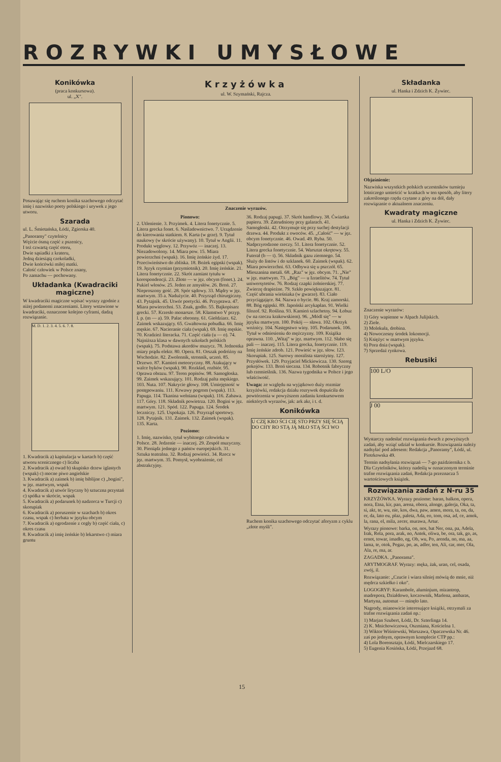ROZRYWKI UMYSŁOWE
Konikówka
(praca konkursowa).
ul. „X".
Posuwając się ruchem konika szachowego odczytać imię i nazwisko poety polskiego i urywek z jego utworu.
Szarada
ul. L. Śmietańska, Łódź, Zgierska 40.
„Panoramy" czytelnicy
Wężcie ósmą część z pszenicy,
I też czwartą część eteru,
Dwie sąsiadki z krateru,
Jedną dziesiątą czekoladki,
Dwie końcówki miłej matki.
Całość człowiek w Polsce znany,
Po zamachu — pochowany.
Układanka (Kwadraciki magiczne)
W kwadraciki magiczne wpisać wyrazy zgodnie z niżej podanemi znaczeniami. Litery wstawione w kwadraciki, oznaczone kolejno cyframi, dadzą rozwiązanie.
M. D. 1. 2. 3. 4. 5. 6. 7. 8.
1. Kwadracik a) kapitulacja w kartach b) część utworu scenicznego c) liczba
2. Kwadracik a) owad b) skupisko drzew iglastych (wspak) c) mocne piwo angielskie
3. Kwadracik a) zaimek b) imię biblijne c) „bogini", w jęz. martwym, wspak
4. Kwadracik a) utwór liryczny b) sztuczna przystań c) spółka w skrócie, wspak
5. Kwadracik a) podarunek b) nadzorca w Turcji c) skorupiak
6. Kwadracik a) poruszenie w szachach b) okres czasu, wspak c) herbata w języku obcym
7. Kwadracik a) ogrodzenie z cegły b) część ciała, c) okres czasu
8. Kwadracik a) imię żeńskie b) lekarstwo c) miara gruntu
Krzyżówka
ul. W. Szymański, Rajcza.
Znaczenie wyrazów.
Pionowo:
2. Utlenienie. 3. Przyimek. 4. Litera fonetycznie. 5. Litera grecka fonet. 6. Naśladownictwo. 7. Urządzenie do kierowania statkiem. 8. Karta (w grze). 9. Tytuł naukowy (w skrócie używany). 10. Tytuł w Anglii. 11. Produkt węglowy. 12. Przywóz — inaczej. 13. Niezadowolony. 14. Miara pow. 15. Miara powierzchni (wspak). 16. Imię żeńskie żyd. 17. Przeciwieństwo do zbliska. 18. Bożek egipski (wspak). 19. Język rzymian (przymiotnik). 20. Imię żeńskie. 21. Litera fonetycznie. 22. Skrót zamiast tytułu w korespondencji. 23. Złoto — w jęz. obcym (fonet.). 24. Pukiel włosów. 25. Jeden ze zmysłów. 26. Broń. 27. Nieproszony gość. 28. Spór sądowy. 33. Mądry w jęz. martwym. 35 a. Nadużycie. 40. Przyrząd chirurgiczny. 43. Pytajnik. 45. Utwór poetycki. 46. Przyprawa. 47. Miara powierzchni. 53. Znak, godło. 55. Bajkopisarz grecki. 57. Krzesło monarsze. 58. Kłamstwo V przyp. l. p. (m — a). 59. Pałac obronny. 61. Giełdziarz. 62. Zaimek wskazujący. 65. Gwałtowna pobudka. 66. Imię męskie. 67. Nacieranie ciała (wspak). 69. Imię męskie. 70. Kradzież literacka. 71. Część ciała (u — o). 74. Najniższa klasa w dawnych szkołach polskich (wspak). 75. Podstawa akordów muzycz. 78. Jednostka miary prądu elektr. 80. Opera. 81. Orszak podróżny na Wschodzie. 82. Zwolennik, stronnik, uczeń. 85. Drzewo. 87. Kamień meteoryczny. 88. Atakujący w walce byków (wspak). 90. Rozkład, rozbiór. 95. Oprawa obrazu. 97. Teren popisów. 98. Samogłoska. 99. Zaimek wskazujący. 101. Rodzaj palta męskiego. 103. Nuta. 107. Nakrycie głowy. 108. Umiejętność w postępowaniu. 111. Krwawy pogrom (wspak). 113. Papuga. 114. Tkanina wełniana (wspak). 116. Zabawa. 117. Góry. 118. Składnik powietrza. 120. Bogini w jęz. martwym. 121. Spód. 122. Papuga. 124. Środek leczniczy. 125. Uspokaja. 126. Przyrząd sportowy. 128. Pytajnik. 131. Zaimek. 132. Zaimek (wspak). 135. Karta.
Poziomo:
1. Imię, nazwisko, tytuł wybitnego człowieka w Polsce. 28. Jedzenie — inaczej. 29. Zespół muzyczny. 30. Pieniądz jednego z państw europejskich. 31. Sztuka teatralna. 32. Rodzaj powieści. 34. Rzecz w jęz. martwym. 35. Pomysł, wyobrażenie, cel abstrakcyjny.
36. Rodzaj papugi. 37. Skrót handlowy. 38. Ćwiartka papieru. 39. Zatrudniony przy galarach. 41. Samogłoski. 42. Otrzymuje się przy suchej destylacji drzewa. 44. Produkt z owoców. 45. „Całość" — w jęz. obcym fonetycznie. 46. Owad. 49. Ryba. 50. Nadprzyrodzone rzeczy. 51. Litera fonetycznie. 52. Litera grecka fonetycznie. 54. Warsztat okrętowy. 55. Futerał (b — t). 56. Składnik gazu ziemnego. 54. Służy do listów i do szklanek. 60. Zaimek (wspak). 62. Miara powierzchni. 63. Odbywa się u pszczół. 65. Mieszanina metali. 68. „Raz" w jęz. obcym. 71. „Nie" w jęz. martwym. 73. „Bóg" — u Izraelitów. 74. Tytuł uniwersytetów. 76. Rodzaj czapki żołnierskiej. 77. Zwierzę drapieżne. 79. Szkło powiększające. 81. Część ubrania wieśniaka (w gwarze). 83. Ciało przyciągające. 84. Nazwa o bycie. 86. Kraj zamorski. 88. Bóg egipski. 89. Japoński arcykapłan. 91. Wielki filozof. 92. Roślina. 93. Kamień szlachetny. 94. Łobuz (w na rzeczu krakowskiem). 96. „Módl się" — w języku martwym. 100. Pokój — sława. 102. Okrzyk woźnicy. 104. Następstwo winy. 105. Podarunek. 106. Tytuł w odniesieniu do mężczyzny. 109. Książka oprawna. 110. „Witaj" w jęz. martwym. 112. Słabo się pali — inaczej. 115. Litera grecka, fonetycznie. 119. Imię żeńskie zdrob. 121. Powieść w jęz. słow. 123. Skorupiak. 125. Surowy moralista starożytny. 127. Przysłówek. 129. Przyjaciel Mickiewicza. 130. Szereg pokojów. 133. Broń sieczna. 134. Robotnik fabryczny lub rzemieślnik. 136. Nazwa tygodnika w Polsce i jego właściwość.
Uwaga: ze względu na wyjątkowo duży rozmiar krzyżówki, redakcja działu rozrywek dopuściła do powtórzenia w powyższem zadaniu konkursowem niektórych wyrazów, jak: ark akr, i t. d.
Konikówka
U CZĘ KRO ŚCI CIĘ STO PRZY SIĘ ŚCIĄ DO CHY RO STĄ JĄ MŁO STĄ ŚCI WO
Ruchem konika szachowego odczytać aforyzm z cyklu „złote myśli".
Składanka
ul. Hanka i Zdzich K. Żywiec.
Objaśnienie:
Nazwiska wszystkich polskich uczestników turnieju lotniczego umieścić w kratkach w ten sposób, aby litery zakreślonego rzędu czytane z góry na dół, dały rozwiązanie o aktualnem znaczeniu.
Kwadraty magiczne
ul. Hanka i Zdzich K. Żywiec.
Znaczenie wyrazów:
1) Góry wapienne w Alpach Julijskich.
2) Ziele.
3) Molekuła, drobina.
4) Nowoczesny środek lokomocji.
5) Księżyc w martwym języku.
6) Pora dnia (wspak).
7) Sprzedaż rynkowa.
Rebusiki
100 L/O
J 00
Wystarczy nadesłać rozwiązania dwuch z powyższych zadań, aby wziąć udział w konkursie. Rozwiązania należy nadsyłać pod adresem: Redakcja „Panoramy", Łódź, ul. Piotrkowska 49.
Termin nadsyłania rozwiązań — 7-go października r. b. Dla Czytelników, którzy nadeślą w oznaczonym terminie trafne rozwiązania zadań, Redakcja przeznacza 5 wartościowych książek.
Rozwiązania zadań z N-ru 35
KRZYŻÓWKA. Wyrazy poziome: baran, balkon, opera, nora, Etna, kir, pan, arena, obora, alonge, galerja, Oka, ta, si, akt, te, wu, nie, kos, dwa, paw, amen, mora, ta, on, da, er, da, lato eu, płaz, paleta, Ada, eo, tom, osa, ad, ce, amok, la, rana, el, mila, zecer, murawa, Artur.
Wyrazy pionowe: barka, on, nos, bat Ner, ona, pa, Adela, Irak, Rela, pora, arak, no, Antek, oliwa, be, ora, tak, go, as, ernot, towar, imadło, eg, Ob, wu, Po, arenda, no, ma, aa, lama, te, otok, Pegaz, po, as, adler, ten, Ali, car, mer, Ola, Ala, re, ma, ar.
ZAGADKA. „Panorama".
ARYTMOGRAF. Wyrazy: męka, żak, uran, cel, osada, zwój, il.
Rozwiązanie: „Czucie i wiara silniej mówią do mnie, niż mędrca szkiełko i oko".
LOGOGRYF: Karambole, aluminjum, mizantrop, madrepora, Działdowo, koczownik, Marlena, ambaras, Martyna, automat — minęło lato.
Nagrody, mianowicie interesujące książki, otrzymali za trafne rozwiązania zadań np.:
1) Marjan Szubert, Łódź, Dr. Szterlinga 14.
2) K. Mnichowiczowa, Oszmiana, Kościelna 1.
3) Wiktor Wiśniewski, Warszawa, Opaczewska Nr. 46.
zaś po jednym, oprawnym komplecie CTP pp.:
4) Lola Borensztajn, Łódź, Mielczarskiego 17.
5) Eugenia Kosińska, Łódź, Przejazd 68.
15